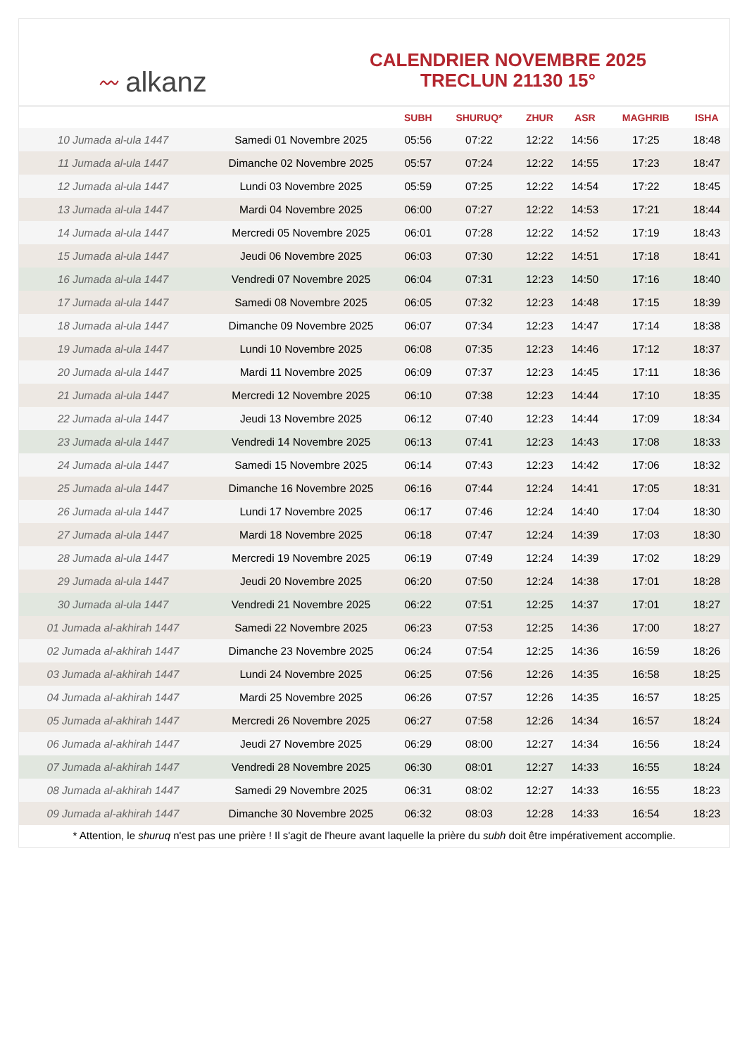〰 alkanz
CALENDRIER NOVEMBRE 2025
TRECLUN 21130 15°
| | | SUBH | SHURUQ* | ZHUR | ASR | MAGHRIB | ISHA |
| --- | --- | --- | --- | --- | --- | --- | --- |
| 10 Jumada al-ula 1447 | Samedi 01 Novembre 2025 | 05:56 | 07:22 | 12:22 | 14:56 | 17:25 | 18:48 |
| 11 Jumada al-ula 1447 | Dimanche 02 Novembre 2025 | 05:57 | 07:24 | 12:22 | 14:55 | 17:23 | 18:47 |
| 12 Jumada al-ula 1447 | Lundi 03 Novembre 2025 | 05:59 | 07:25 | 12:22 | 14:54 | 17:22 | 18:45 |
| 13 Jumada al-ula 1447 | Mardi 04 Novembre 2025 | 06:00 | 07:27 | 12:22 | 14:53 | 17:21 | 18:44 |
| 14 Jumada al-ula 1447 | Mercredi 05 Novembre 2025 | 06:01 | 07:28 | 12:22 | 14:52 | 17:19 | 18:43 |
| 15 Jumada al-ula 1447 | Jeudi 06 Novembre 2025 | 06:03 | 07:30 | 12:22 | 14:51 | 17:18 | 18:41 |
| 16 Jumada al-ula 1447 | Vendredi 07 Novembre 2025 | 06:04 | 07:31 | 12:23 | 14:50 | 17:16 | 18:40 |
| 17 Jumada al-ula 1447 | Samedi 08 Novembre 2025 | 06:05 | 07:32 | 12:23 | 14:48 | 17:15 | 18:39 |
| 18 Jumada al-ula 1447 | Dimanche 09 Novembre 2025 | 06:07 | 07:34 | 12:23 | 14:47 | 17:14 | 18:38 |
| 19 Jumada al-ula 1447 | Lundi 10 Novembre 2025 | 06:08 | 07:35 | 12:23 | 14:46 | 17:12 | 18:37 |
| 20 Jumada al-ula 1447 | Mardi 11 Novembre 2025 | 06:09 | 07:37 | 12:23 | 14:45 | 17:11 | 18:36 |
| 21 Jumada al-ula 1447 | Mercredi 12 Novembre 2025 | 06:10 | 07:38 | 12:23 | 14:44 | 17:10 | 18:35 |
| 22 Jumada al-ula 1447 | Jeudi 13 Novembre 2025 | 06:12 | 07:40 | 12:23 | 14:44 | 17:09 | 18:34 |
| 23 Jumada al-ula 1447 | Vendredi 14 Novembre 2025 | 06:13 | 07:41 | 12:23 | 14:43 | 17:08 | 18:33 |
| 24 Jumada al-ula 1447 | Samedi 15 Novembre 2025 | 06:14 | 07:43 | 12:23 | 14:42 | 17:06 | 18:32 |
| 25 Jumada al-ula 1447 | Dimanche 16 Novembre 2025 | 06:16 | 07:44 | 12:24 | 14:41 | 17:05 | 18:31 |
| 26 Jumada al-ula 1447 | Lundi 17 Novembre 2025 | 06:17 | 07:46 | 12:24 | 14:40 | 17:04 | 18:30 |
| 27 Jumada al-ula 1447 | Mardi 18 Novembre 2025 | 06:18 | 07:47 | 12:24 | 14:39 | 17:03 | 18:30 |
| 28 Jumada al-ula 1447 | Mercredi 19 Novembre 2025 | 06:19 | 07:49 | 12:24 | 14:39 | 17:02 | 18:29 |
| 29 Jumada al-ula 1447 | Jeudi 20 Novembre 2025 | 06:20 | 07:50 | 12:24 | 14:38 | 17:01 | 18:28 |
| 30 Jumada al-ula 1447 | Vendredi 21 Novembre 2025 | 06:22 | 07:51 | 12:25 | 14:37 | 17:01 | 18:27 |
| 01 Jumada al-akhirah 1447 | Samedi 22 Novembre 2025 | 06:23 | 07:53 | 12:25 | 14:36 | 17:00 | 18:27 |
| 02 Jumada al-akhirah 1447 | Dimanche 23 Novembre 2025 | 06:24 | 07:54 | 12:25 | 14:36 | 16:59 | 18:26 |
| 03 Jumada al-akhirah 1447 | Lundi 24 Novembre 2025 | 06:25 | 07:56 | 12:26 | 14:35 | 16:58 | 18:25 |
| 04 Jumada al-akhirah 1447 | Mardi 25 Novembre 2025 | 06:26 | 07:57 | 12:26 | 14:35 | 16:57 | 18:25 |
| 05 Jumada al-akhirah 1447 | Mercredi 26 Novembre 2025 | 06:27 | 07:58 | 12:26 | 14:34 | 16:57 | 18:24 |
| 06 Jumada al-akhirah 1447 | Jeudi 27 Novembre 2025 | 06:29 | 08:00 | 12:27 | 14:34 | 16:56 | 18:24 |
| 07 Jumada al-akhirah 1447 | Vendredi 28 Novembre 2025 | 06:30 | 08:01 | 12:27 | 14:33 | 16:55 | 18:24 |
| 08 Jumada al-akhirah 1447 | Samedi 29 Novembre 2025 | 06:31 | 08:02 | 12:27 | 14:33 | 16:55 | 18:23 |
| 09 Jumada al-akhirah 1447 | Dimanche 30 Novembre 2025 | 06:32 | 08:03 | 12:28 | 14:33 | 16:54 | 18:23 |
* Attention, le shuruq n'est pas une prière ! Il s'agit de l'heure avant laquelle la prière du subh doit être impérativement accomplie.